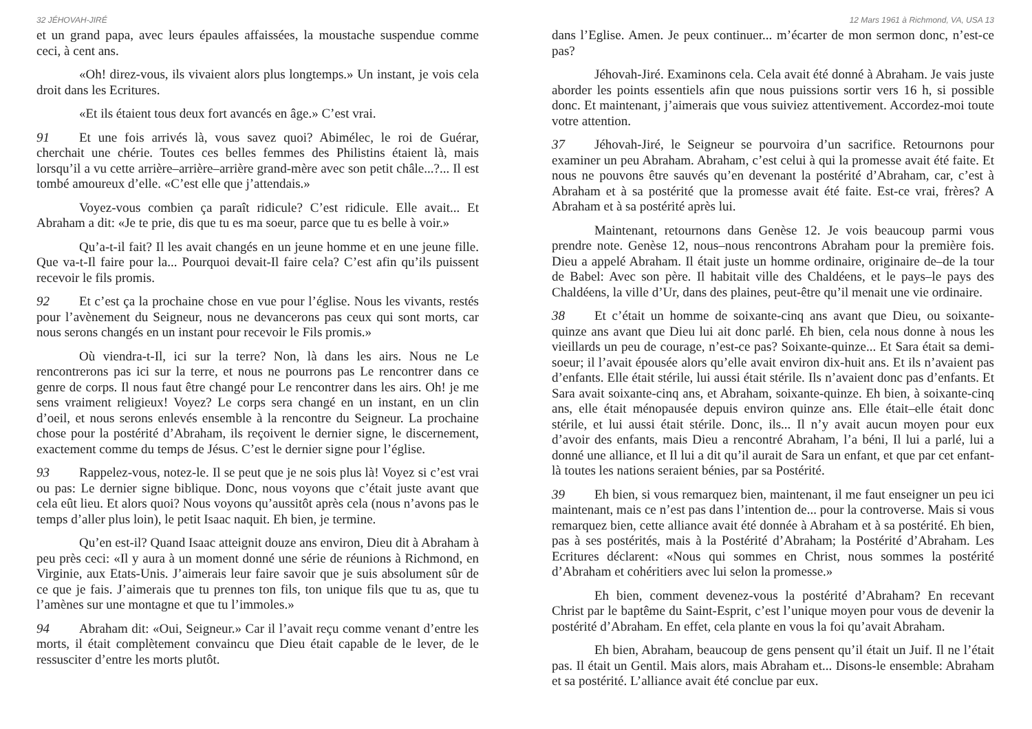32 JÉHOVAH-JIRÉ
et un grand papa, avec leurs épaules affaissées, la moustache suspendue comme ceci, à cent ans.
«Oh! direz-vous, ils vivaient alors plus longtemps.» Un instant, je vois cela droit dans les Ecritures.
«Et ils étaient tous deux fort avancés en âge.» C’est vrai.
91 Et une fois arrivés là, vous savez quoi? Abimélec, le roi de Guérar, cherchait une chérie. Toutes ces belles femmes des Philistins étaient là, mais lorsqu’il a vu cette arrière–arrière–arrière grand-mère avec son petit châle...?... Il est tombé amoureux d’elle. «C’est elle que j’attendais.»
Voyez-vous combien ça paraît ridicule? C’est ridicule. Elle avait... Et Abraham a dit: «Je te prie, dis que tu es ma soeur, parce que tu es belle à voir.»
Qu’a-t-il fait? Il les avait changés en un jeune homme et en une jeune fille. Que va-t-Il faire pour la... Pourquoi devait-Il faire cela? C’est afin qu’ils puissent recevoir le fils promis.
92 Et c’est ça la prochaine chose en vue pour l’église. Nous les vivants, restés pour l’avènement du Seigneur, nous ne devancerons pas ceux qui sont morts, car nous serons changés en un instant pour recevoir le Fils promis.»
Où viendra-t-Il, ici sur la terre? Non, là dans les airs. Nous ne Le rencontrerons pas ici sur la terre, et nous ne pourrons pas Le rencontrer dans ce genre de corps. Il nous faut être changé pour Le rencontrer dans les airs. Oh! je me sens vraiment religieux! Voyez? Le corps sera changé en un instant, en un clin d’oeil, et nous serons enlevés ensemble à la rencontre du Seigneur. La prochaine chose pour la postérité d’Abraham, ils reçoivent le dernier signe, le discernement, exactement comme du temps de Jésus. C’est le dernier signe pour l’église.
93 Rappelez-vous, notez-le. Il se peut que je ne sois plus là! Voyez si c’est vrai ou pas: Le dernier signe biblique. Donc, nous voyons que c’était juste avant que cela eût lieu. Et alors quoi? Nous voyons qu’aussitôt après cela (nous n’avons pas le temps d’aller plus loin), le petit Isaac naquit. Eh bien, je termine.
Qu’en est-il? Quand Isaac atteignit douze ans environ, Dieu dit à Abraham à peu près ceci: «Il y aura à un moment donné une série de réunions à Richmond, en Virginie, aux Etats-Unis. J’aimerais leur faire savoir que je suis absolument sûr de ce que je fais. J’aimerais que tu prennes ton fils, ton unique fils que tu as, que tu l’amènes sur une montagne et que tu l’immoles.»
94 Abraham dit: «Oui, Seigneur.» Car il l’avait reçu comme venant d’entre les morts, il était complètement convaincu que Dieu était capable de le lever, de le ressusciter d’entre les morts plutôt.
12 Mars 1961 à Richmond, VA, USA 13
dans l’Eglise. Amen. Je peux continuer... m’écarter de mon sermon donc, n’est-ce pas?
Jéhovah-Jiré. Examinons cela. Cela avait été donné à Abraham. Je vais juste aborder les points essentiels afin que nous puissions sortir vers 16 h, si possible donc. Et maintenant, j’aimerais que vous suiviez attentivement. Accordez-moi toute votre attention.
37 Jéhovah-Jiré, le Seigneur se pourvoira d’un sacrifice. Retournons pour examiner un peu Abraham. Abraham, c’est celui à qui la promesse avait été faite. Et nous ne pouvons être sauvés qu’en devenant la postérité d’Abraham, car, c’est à Abraham et à sa postérité que la promesse avait été faite. Est-ce vrai, frères? A Abraham et à sa postérité après lui.
Maintenant, retournons dans Genèse 12. Je vois beaucoup parmi vous prendre note. Genèse 12, nous–nous rencontrons Abraham pour la première fois. Dieu a appelé Abraham. Il était juste un homme ordinaire, originaire de–de la tour de Babel: Avec son père. Il habitait ville des Chaldéens, et le pays–le pays des Chaldéens, la ville d’Ur, dans des plaines, peut-être qu’il menait une vie ordinaire.
38 Et c’était un homme de soixante-cinq ans avant que Dieu, ou soixante-quinze ans avant que Dieu lui ait donc parlé. Eh bien, cela nous donne à nous les vieillards un peu de courage, n’est-ce pas? Soixante-quinze... Et Sara était sa demi-soeur; il l’avait épousée alors qu’elle avait environ dix-huit ans. Et ils n’avaient pas d’enfants. Elle était stérile, lui aussi était stérile. Ils n’avaient donc pas d’enfants. Et Sara avait soixante-cinq ans, et Abraham, soixante-quinze. Eh bien, à soixante-cinq ans, elle était ménopausée depuis environ quinze ans. Elle était–elle était donc stérile, et lui aussi était stérile. Donc, ils... Il n’y avait aucun moyen pour eux d’avoir des enfants, mais Dieu a rencontré Abraham, l’a béni, Il lui a parlé, lui a donné une alliance, et Il lui a dit qu’il aurait de Sara un enfant, et que par cet enfant-là toutes les nations seraient bénies, par sa Postérité.
39 Eh bien, si vous remarquez bien, maintenant, il me faut enseigner un peu ici maintenant, mais ce n’est pas dans l’intention de... pour la controverse. Mais si vous remarquez bien, cette alliance avait été donnée à Abraham et à sa postérité. Eh bien, pas à ses postérités, mais à la Postérité d’Abraham; la Postérité d’Abraham. Les Ecritures déclarent: «Nous qui sommes en Christ, nous sommes la postérité d’Abraham et cohéritiers avec lui selon la promesse.»
Eh bien, comment devenez-vous la postérité d’Abraham? En recevant Christ par le baptême du Saint-Esprit, c’est l’unique moyen pour vous de devenir la postérité d’Abraham. En effet, cela plante en vous la foi qu’avait Abraham.
Eh bien, Abraham, beaucoup de gens pensent qu’il était un Juif. Il ne l’était pas. Il était un Gentil. Mais alors, mais Abraham et... Disons-le ensemble: Abraham et sa postérité. L’alliance avait été conclue par eux.